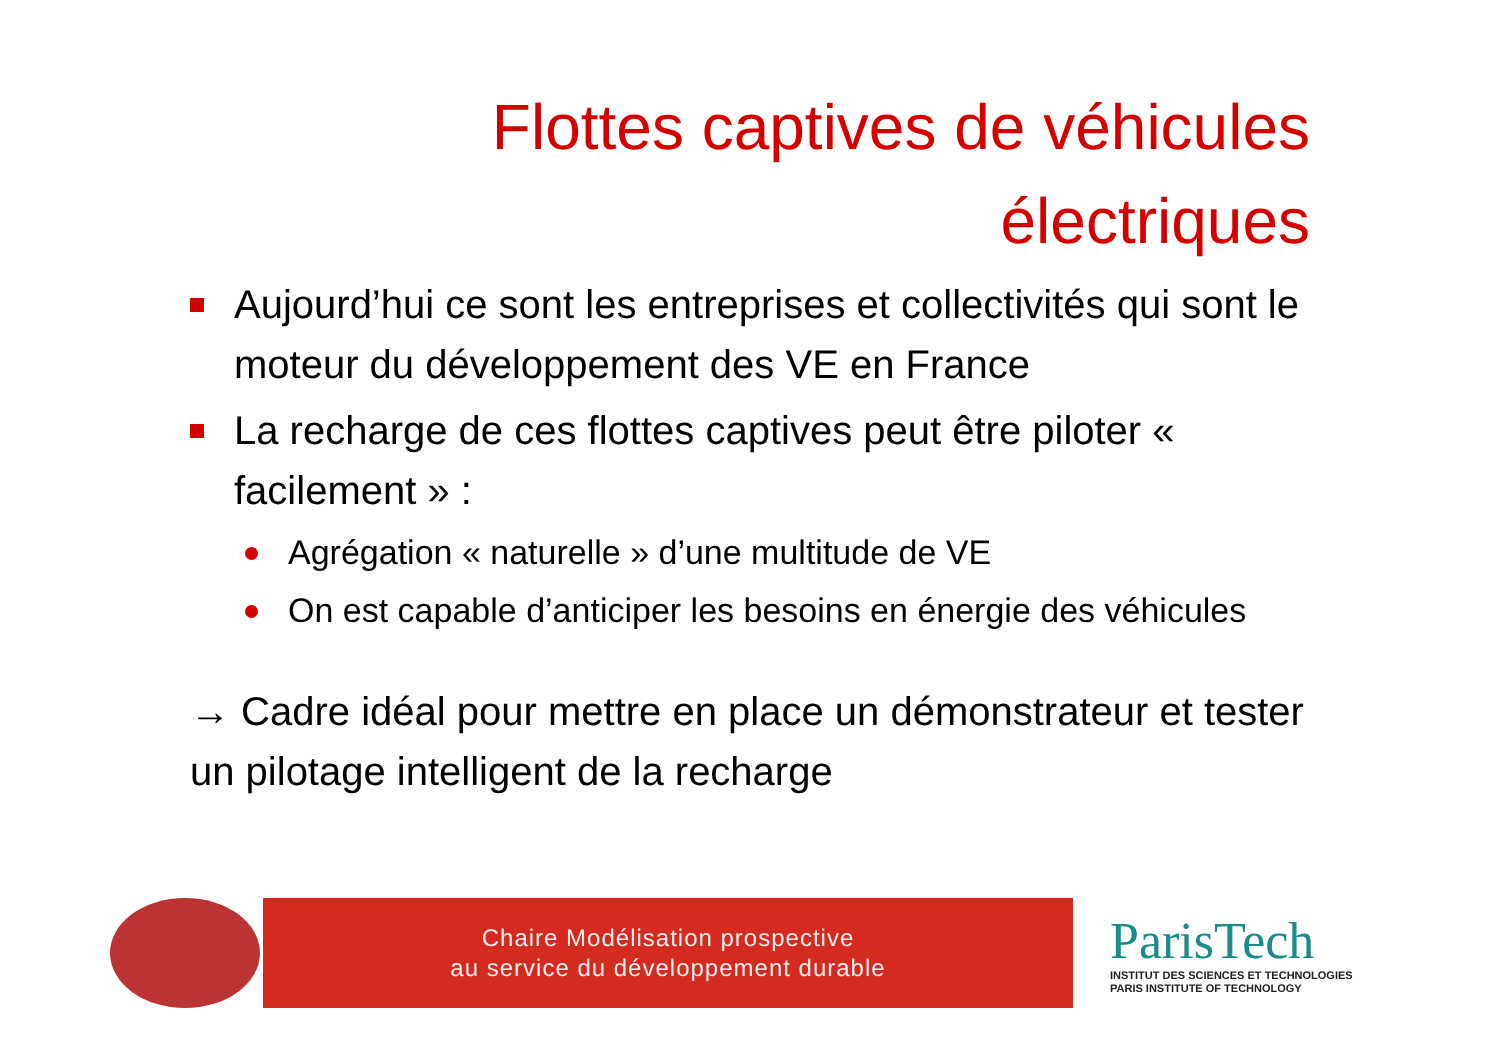Flottes captives de véhicules
électriques
Aujourd’hui ce sont les entreprises et collectivités qui sont le moteur du développement des VE en France
La recharge de ces flottes captives peut être piloter « facilement » :
Agrégation « naturelle » d’une multitude de VE
On est capable d’anticiper les besoins en énergie des véhicules
→ Cadre idéal pour mettre en place un démonstrateur et tester un pilotage intelligent de la recharge
Chaire Modélisation prospective
au service du développement durable
ParisTech
INSTITUT DES SCIENCES ET TECHNOLOGIES
PARIS INSTITUTE OF TECHNOLOGY